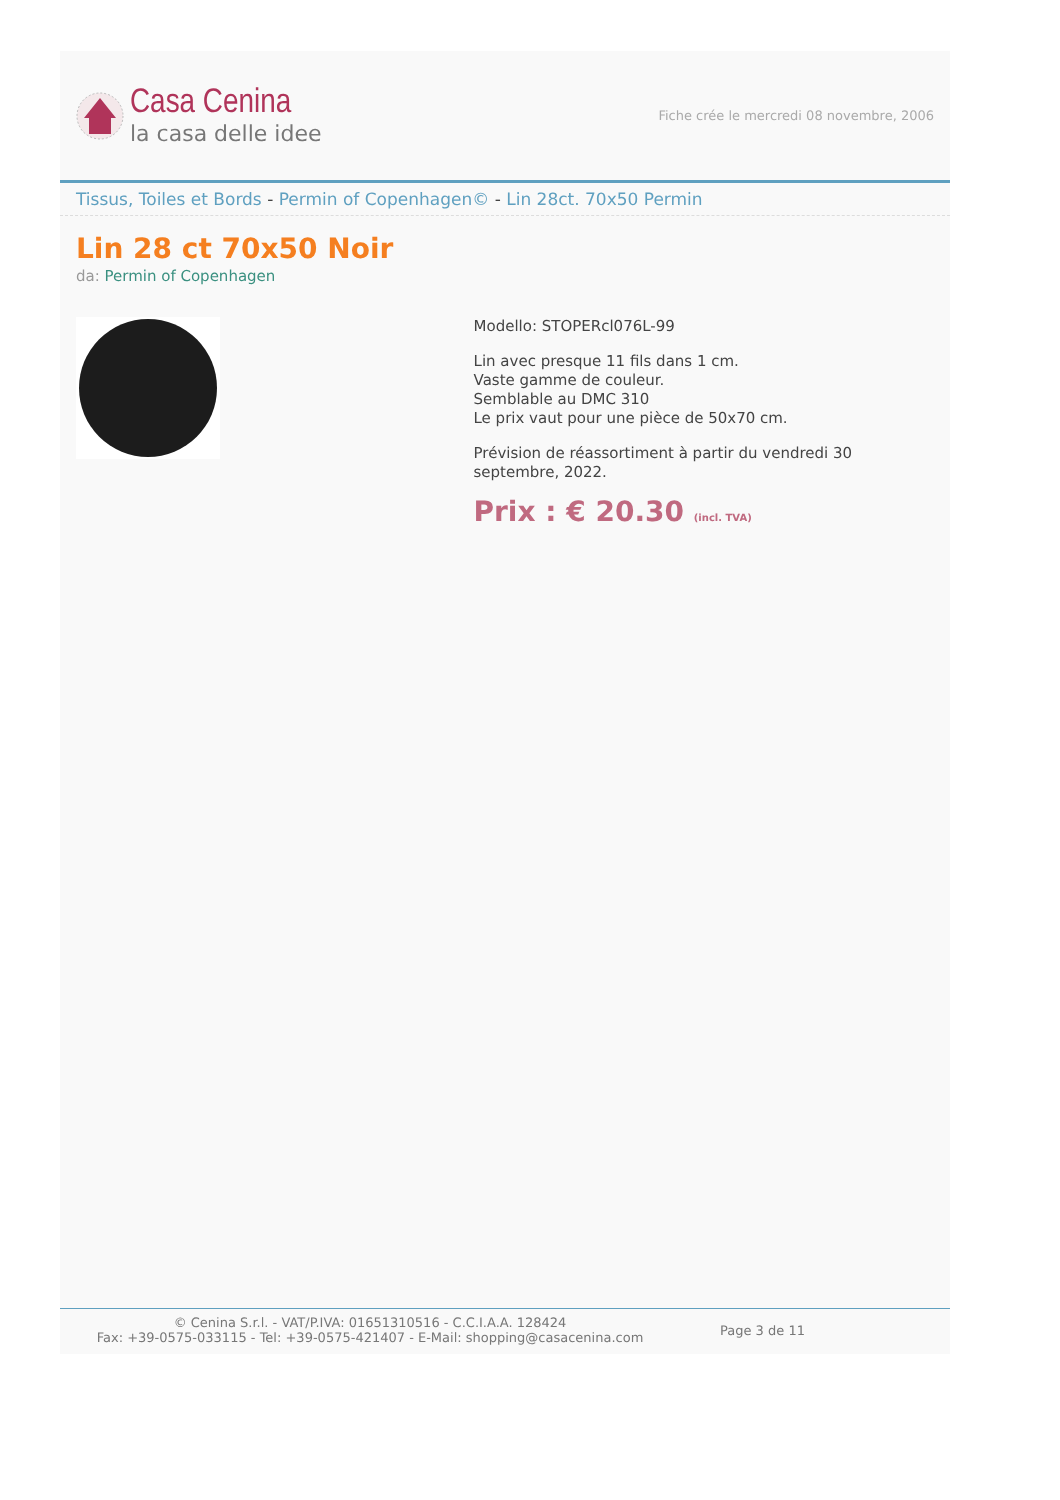Casa Cenina
la casa delle idee
Fiche crée le mercredi 08 novembre, 2006
Tissus, Toiles et Bords - Permin of Copenhagen© - Lin 28ct. 70x50 Permin
Lin 28 ct 70x50 Noir
da: Permin of Copenhagen
Modello: STOPERcl076L-99
Lin avec presque 11 fils dans 1 cm.
Vaste gamme de couleur.
Semblable au DMC 310
Le prix vaut pour une pièce de 50x70 cm.
Prévision de réassortiment à partir du vendredi 30 septembre, 2022.
Prix : € 20.30 (incl. TVA)
© Cenina S.r.l. - VAT/P.IVA: 01651310516 - C.C.I.A.A. 128424
Fax: +39-0575-033115 - Tel: +39-0575-421407 - E-Mail: shopping@casacenina.com
Page 3 de 11